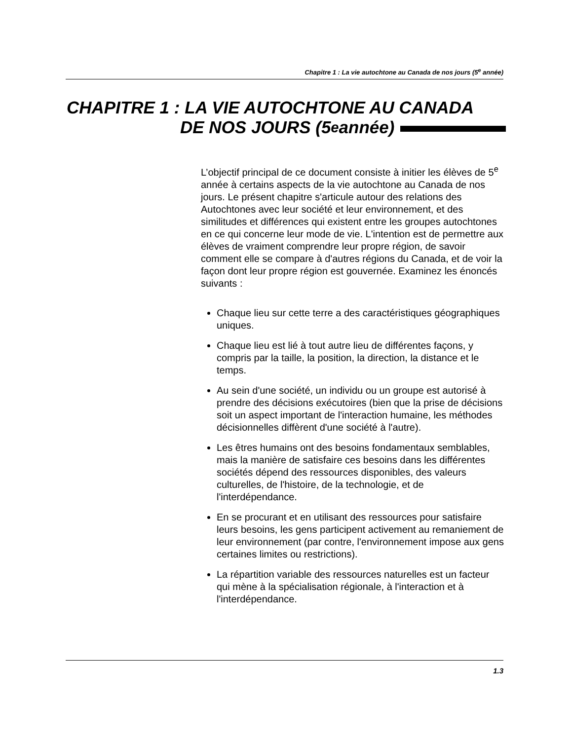Chapitre 1 : La vie autochtone au Canada de nos jours (5<sup>e</sup> année)
CHAPITRE 1 : LA VIE AUTOCHTONE AU CANADA
DE NOS JOURS (5<sup>e</sup> année)
L’objectif principal de ce document consiste à initier les élèves de 5<sup>e</sup> année à certains aspects de la vie autochtone au Canada de nos jours. Le présent chapitre s'articule autour des relations des Autochtones avec leur société et leur environnement, et des similitudes et différences qui existent entre les groupes autochtones en ce qui concerne leur mode de vie. L'intention est de permettre aux élèves de vraiment comprendre leur propre région, de savoir comment elle se compare à d'autres régions du Canada, et de voir la façon dont leur propre région est gouvernée. Examinez les énoncés suivants :
Chaque lieu sur cette terre a des caractéristiques géographiques uniques.
Chaque lieu est lié à tout autre lieu de différentes façons, y compris par la taille, la position, la direction, la distance et le temps.
Au sein d'une société, un individu ou un groupe est autorisé à prendre des décisions exécutoires (bien que la prise de décisions soit un aspect important de l'interaction humaine, les méthodes décisionnelles diffèrent d'une société à l'autre).
Les êtres humains ont des besoins fondamentaux semblables, mais la manière de satisfaire ces besoins dans les différentes sociétés dépend des ressources disponibles, des valeurs culturelles, de l'histoire, de la technologie, et de l'interdépendance.
En se procurant et en utilisant des ressources pour satisfaire leurs besoins, les gens participent activement au remaniement de leur environnement (par contre, l'environnement impose aux gens certaines limites ou restrictions).
La répartition variable des ressources naturelles est un facteur qui mène à la spécialisation régionale, à l'interaction et à l'interdépendance.
1.3